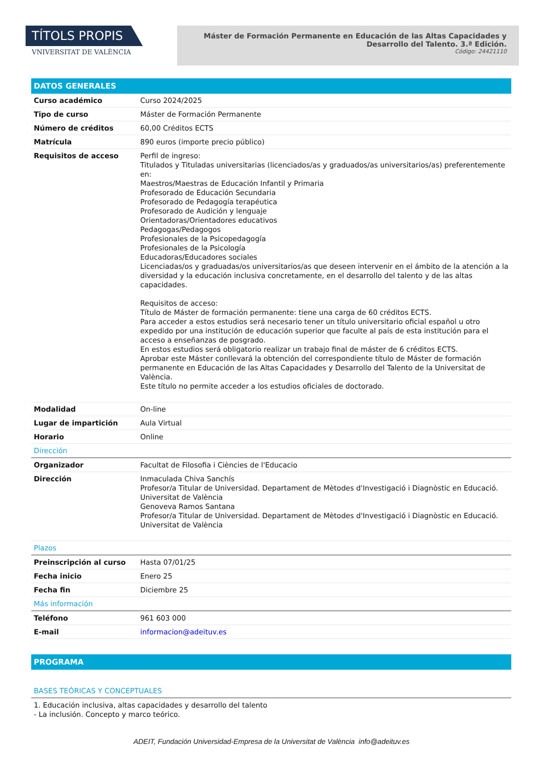TÍTOLS PROPIS
VNIVERSITAT DE VALÈNCIA
Máster de Formación Permanente en Educación de las Altas Capacidades y Desarrollo del Talento. 3.ª Edición.
Código: 24421110
| DATOS GENERALES | |
| --- | --- |
| Curso académico | Curso 2024/2025 |
| Tipo de curso | Máster de Formación Permanente |
| Número de créditos | 60,00 Créditos ECTS |
| Matrícula | 890 euros (importe precio público) |
| Requisitos de acceso | Perfil de ingreso: Titulados y Tituladas universitarias (licenciados/as y graduados/as universitarios/as) preferentemente en: Maestros/Maestras de Educación Infantil y Primaria Profesorado de Educación Secundaria Profesorado de Pedagogía terapéutica Profesorado de Audición y lenguaje Orientadoras/Orientadores educativos Pedagogas/Pedagogos Profesionales de la Psicopedagogía Profesionales de la Psicología Educadoras/Educadores sociales Licenciadas/os y graduadas/os universitarios/as que deseen intervenir en el ámbito de la atención a la diversidad y la educación inclusiva concretamente, en el desarrollo del talento y de las altas capacidades. Requisitos de acceso: Título de Máster de formación permanente: tiene una carga de 60 créditos ECTS. Para acceder a estos estudios será necesario tener un título universitario oficial español u otro expedido por una institución de educación superior que faculte al país de esta institución para el acceso a enseñanzas de posgrado. En estos estudios será obligatorio realizar un trabajo final de máster de 6 créditos ECTS. Aprobar este Máster conllevará la obtención del correspondiente título de Máster de formación permanente en Educación de las Altas Capacidades y Desarrollo del Talento de la Universitat de València. Este título no permite acceder a los estudios oficiales de doctorado. |
| Modalidad | On-line |
| Lugar de impartición | Aula Virtual |
| Horario | Online |
| Dirección | |
| Organizador | Facultat de Filosofia i Ciències de l'Educacio |
| Dirección | Inmaculada Chiva Sanchís Profesor/a Titular de Universidad. Departament de Mètodes d'Investigació i Diagnòstic en Educació. Universitat de València Genoveva Ramos Santana Profesor/a Titular de Universidad. Departament de Mètodes d'Investigació i Diagnòstic en Educació. Universitat de València |
| Plazos | |
| Preinscripción al curso | Hasta 07/01/25 |
| Fecha inicio | Enero 25 |
| Fecha fin | Diciembre 25 |
| Más información | |
| Teléfono | 961 603 000 |
| E-mail | informacion@adeituv.es |
| PROGRAMA |
| --- |
| BASES TEÓRICAS Y CONCEPTUALES |
| 1. Educación inclusiva, altas capacidades y desarrollo del talento - La inclusión. Concepto y marco teórico. |
ADEIT, Fundación Universidad-Empresa de la Universitat de València info@adeituv.es